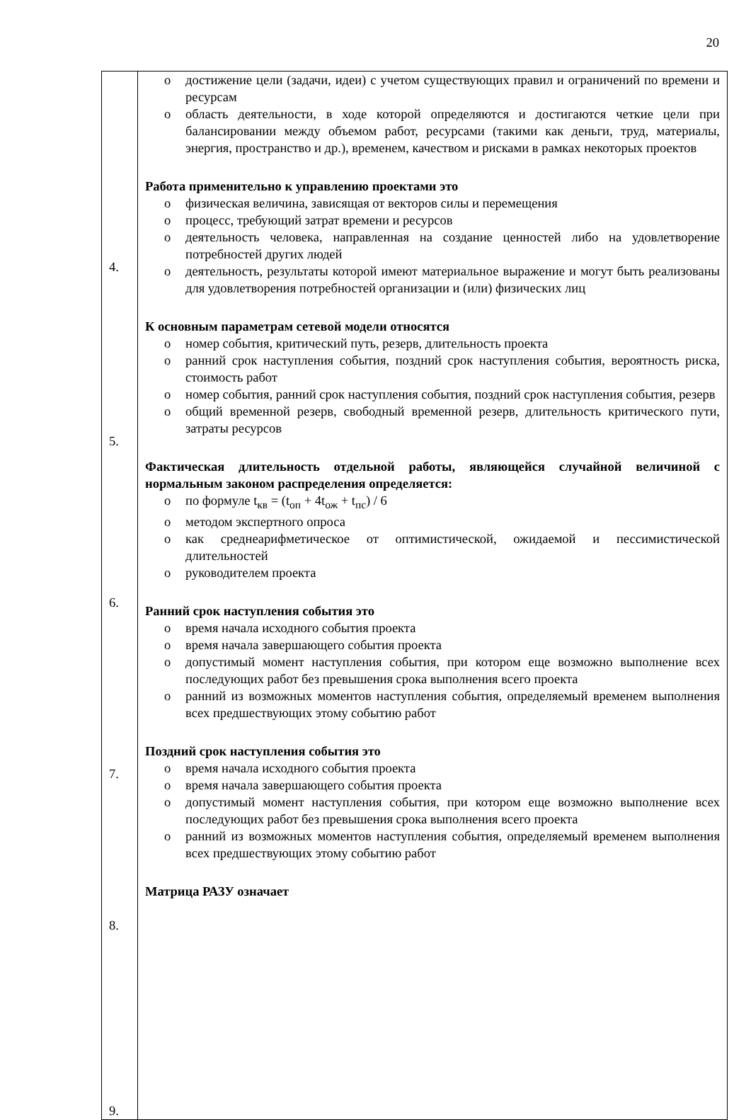20
| 4. 5. 6. 7. 8. 9. | достижение цели (задачи, идеи) с учетом существующих правил и ограничений по времени и ресурсам область деятельности, в ходе которой определяются и достигаются четкие цели при балансировании между объемом работ, ресурсами (такими как деньги, труд, материалы, энергия, пространство и др.), временем, качеством и рисками в рамках некоторых проектов Работа применительно к управлению проектами это физическая величина, зависящая от векторов силы и перемещения процесс, требующий затрат времени и ресурсов деятельность человека, направленная на создание ценностей либо на удовлетворение потребностей других людей деятельность, результаты которой имеют материальное выражение и могут быть реализованы для удовлетворения потребностей организации и (или) физических лиц К основным параметрам сетевой модели относятся номер события, критический путь, резерв, длительность проекта ранний срок наступления события, поздний срок наступления события, вероятность риска, стоимость работ номер события, ранний срок наступления события, поздний срок наступления события, резерв общий временной резерв, свободный временной резерв, длительность критического пути, затраты ресурсов Фактическая длительность отдельной работы, являющейся случайной величиной с нормальным законом распределения определяется: по формуле t<sub>кв</sub> = (t<sub>оп</sub> + 4t<sub>ож</sub> + t<sub>пс</sub>) / 6 методом экспертного опроса как среднеарифметическое от оптимистической, ожидаемой и пессимистической длительностей руководителем проекта Ранний срок наступления события это время начала исходного события проекта время начала завершающего события проекта допустимый момент наступления события, при котором еще возможно выполнение всех последующих работ без превышения срока выполнения всего проекта ранний из возможных моментов наступления события, определяемый временем выполнения всех предшествующих этому событию работ Поздний срок наступления события это время начала исходного события проекта время начала завершающего события проекта допустимый момент наступления события, при котором еще возможно выполнение всех последующих работ без превышения срока выполнения всего проекта ранний из возможных моментов наступления события, определяемый временем выполнения всех предшествующих этому событию работ Матрица РАЗУ означает |